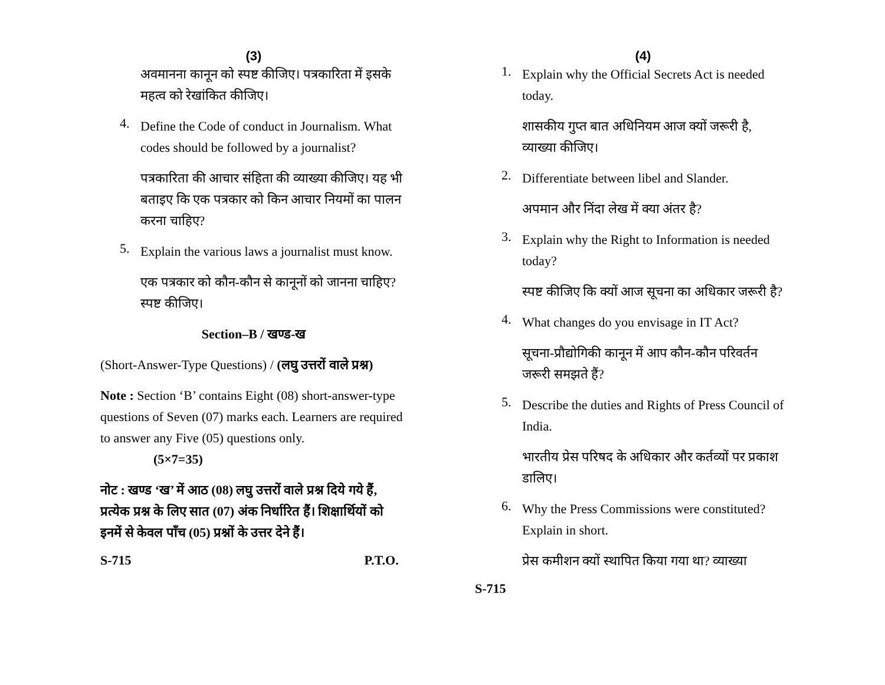(3)
अवमानना कानून को स्पष्ट कीजिए। पत्रकारिता में इसके महत्व को रेखांकित कीजिए।
4.
Define the Code of conduct in Journalism. What codes should be followed by a journalist?
पत्रकारिता की आचार संहिता की व्याख्या कीजिए। यह भी बताइए कि एक पत्रकार को किन आचार नियमों का पालन करना चाहिए?
5.
Explain the various laws a journalist must know.
एक पत्रकार को कौन-कौन से कानूनों को जानना चाहिए? स्पष्ट कीजिए।
Section–B / खण्ड-ख
(Short-Answer-Type Questions) / (लघु उत्तरों वाले प्रश्न)
Note : Section ‘B’ contains Eight (08) short-answer-type questions of Seven (07) marks each. Learners are required to answer any Five (05) questions only. (5×7=35)
नोट : खण्ड ‘ख’ में आठ (08) लघु उत्तरों वाले प्रश्न दिये गये हैं, प्रत्येक प्रश्न के लिए सात (07) अंक निर्धारित हैं। शिक्षार्थियों को इनमें से केवल पाँच (05) प्रश्नों के उत्तर देने हैं।
S-715 P.T.O.
(4)
1.
Explain why the Official Secrets Act is needed today.
शासकीय गुप्त बात अधिनियम आज क्यों जरूरी है, व्याख्या कीजिए।
2.
Differentiate between libel and Slander.
अपमान और निंदा लेख में क्या अंतर है?
3.
Explain why the Right to Information is needed today?
स्पष्ट कीजिए कि क्यों आज सूचना का अधिकार जरूरी है?
4.
What changes do you envisage in IT Act?
सूचना-प्रौद्योगिकी कानून में आप कौन-कौन परिवर्तन जरूरी समझते हैं?
5.
Describe the duties and Rights of Press Council of India.
भारतीय प्रेस परिषद के अधिकार और कर्तव्यों पर प्रकाश डालिए।
6.
Why the Press Commissions were constituted? Explain in short.
प्रेस कमीशन क्यों स्थापित किया गया था? व्याख्या
S-715